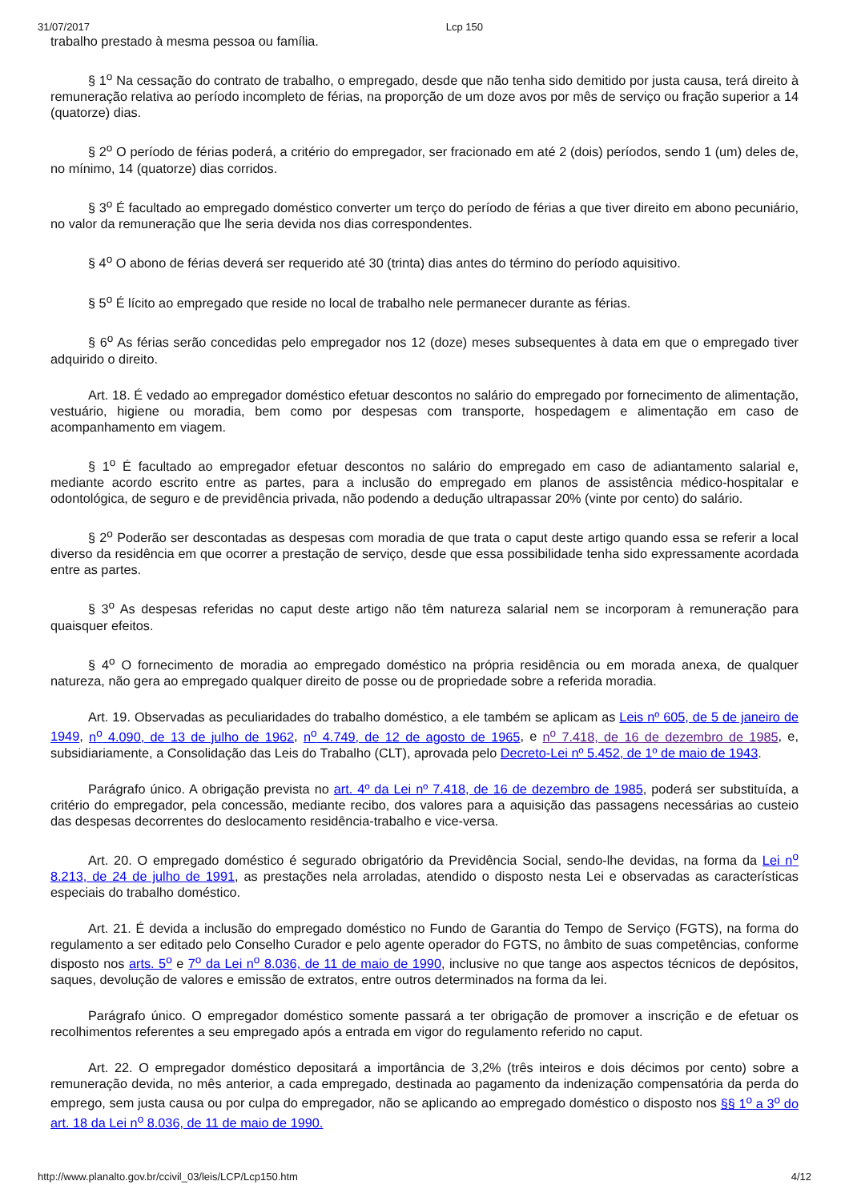31/07/2017 Lcp 150
trabalho prestado à mesma pessoa ou família.
§ 1<sup>o</sup> Na cessação do contrato de trabalho, o empregado, desde que não tenha sido demitido por justa causa, terá direito à remuneração relativa ao período incompleto de férias, na proporção de um doze avos por mês de serviço ou fração superior a 14 (quatorze) dias.
§ 2<sup>o</sup> O período de férias poderá, a critério do empregador, ser fracionado em até 2 (dois) períodos, sendo 1 (um) deles de, no mínimo, 14 (quatorze) dias corridos.
§ 3<sup>o</sup> É facultado ao empregado doméstico converter um terço do período de férias a que tiver direito em abono pecuniário, no valor da remuneração que lhe seria devida nos dias correspondentes.
§ 4<sup>o</sup> O abono de férias deverá ser requerido até 30 (trinta) dias antes do término do período aquisitivo.
§ 5<sup>o</sup> É lícito ao empregado que reside no local de trabalho nele permanecer durante as férias.
§ 6<sup>o</sup> As férias serão concedidas pelo empregador nos 12 (doze) meses subsequentes à data em que o empregado tiver adquirido o direito.
Art. 18. É vedado ao empregador doméstico efetuar descontos no salário do empregado por fornecimento de alimentação, vestuário, higiene ou moradia, bem como por despesas com transporte, hospedagem e alimentação em caso de acompanhamento em viagem.
§ 1<sup>o</sup> É facultado ao empregador efetuar descontos no salário do empregado em caso de adiantamento salarial e, mediante acordo escrito entre as partes, para a inclusão do empregado em planos de assistência médico-hospitalar e odontológica, de seguro e de previdência privada, não podendo a dedução ultrapassar 20% (vinte por cento) do salário.
§ 2<sup>o</sup> Poderão ser descontadas as despesas com moradia de que trata o caput deste artigo quando essa se referir a local diverso da residência em que ocorrer a prestação de serviço, desde que essa possibilidade tenha sido expressamente acordada entre as partes.
§ 3<sup>o</sup> As despesas referidas no caput deste artigo não têm natureza salarial nem se incorporam à remuneração para quaisquer efeitos.
§ 4<sup>o</sup> O fornecimento de moradia ao empregado doméstico na própria residência ou em morada anexa, de qualquer natureza, não gera ao empregado qualquer direito de posse ou de propriedade sobre a referida moradia.
Art. 19. Observadas as peculiaridades do trabalho doméstico, a ele também se aplicam as Leis nº 605, de 5 de janeiro de 1949, n<sup>o</sup> 4.090, de 13 de julho de 1962, n<sup>o</sup> 4.749, de 12 de agosto de 1965, e n<sup>o</sup> 7.418, de 16 de dezembro de 1985, e, subsidiariamente, a Consolidação das Leis do Trabalho (CLT), aprovada pelo Decreto-Lei nº 5.452, de 1º de maio de 1943.
Parágrafo único. A obrigação prevista no art. 4º da Lei nº 7.418, de 16 de dezembro de 1985, poderá ser substituída, a critério do empregador, pela concessão, mediante recibo, dos valores para a aquisição das passagens necessárias ao custeio das despesas decorrentes do deslocamento residência-trabalho e vice-versa.
Art. 20. O empregado doméstico é segurado obrigatório da Previdência Social, sendo-lhe devidas, na forma da Lei n<sup>o</sup> 8.213, de 24 de julho de 1991, as prestações nela arroladas, atendido o disposto nesta Lei e observadas as características especiais do trabalho doméstico.
Art. 21. É devida a inclusão do empregado doméstico no Fundo de Garantia do Tempo de Serviço (FGTS), na forma do regulamento a ser editado pelo Conselho Curador e pelo agente operador do FGTS, no âmbito de suas competências, conforme disposto nos arts. 5<sup>o</sup> e 7<sup>o</sup> da Lei n<sup>o</sup> 8.036, de 11 de maio de 1990, inclusive no que tange aos aspectos técnicos de depósitos, saques, devolução de valores e emissão de extratos, entre outros determinados na forma da lei.
Parágrafo único. O empregador doméstico somente passará a ter obrigação de promover a inscrição e de efetuar os recolhimentos referentes a seu empregado após a entrada em vigor do regulamento referido no caput.
Art. 22. O empregador doméstico depositará a importância de 3,2% (três inteiros e dois décimos por cento) sobre a remuneração devida, no mês anterior, a cada empregado, destinada ao pagamento da indenização compensatória da perda do emprego, sem justa causa ou por culpa do empregador, não se aplicando ao empregado doméstico o disposto nos §§ 1<sup>o</sup> a 3<sup>o</sup> do art. 18 da Lei n<sup>o</sup> 8.036, de 11 de maio de 1990.
http://www.planalto.gov.br/ccivil_03/leis/LCP/Lcp150.htm 4/12